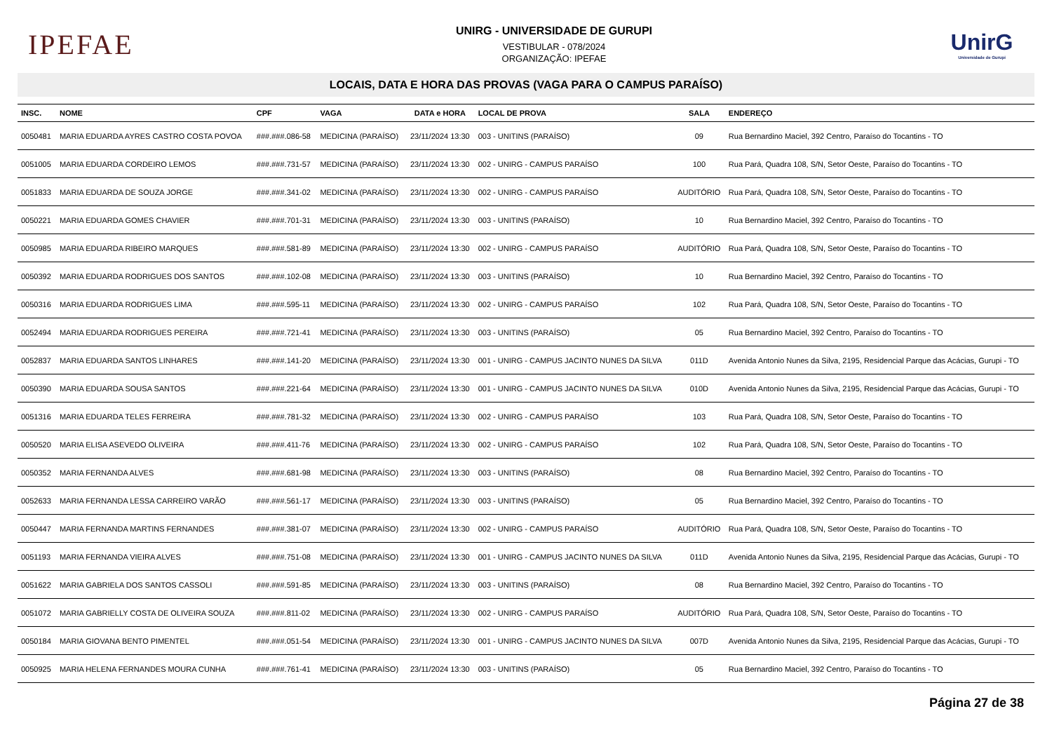IPEFAE
UNIRG - UNIVERSIDADE DE GURUPI
VESTIBULAR - 078/2024
ORGANIZAÇÃO: IPEFAE
UnirG
Universidade de Gurupi
LOCAIS, DATA E HORA DAS PROVAS (VAGA PARA O CAMPUS PARAÍSO)
| INSC. | NOME | CPF | VAGA | DATA e HORA | LOCAL DE PROVA | SALA | ENDEREÇO |
| --- | --- | --- | --- | --- | --- | --- | --- |
| 0050481 | MARIA EDUARDA AYRES CASTRO COSTA POVOA | ###.###.086-58 | MEDICINA (PARAÍSO) | 23/11/2024 13:30 | 003 - UNITINS (PARAÍSO) | 09 | Rua Bernardino Maciel, 392 Centro, Paraíso do Tocantins - TO |
| 0051005 | MARIA EDUARDA CORDEIRO LEMOS | ###.###.731-57 | MEDICINA (PARAÍSO) | 23/11/2024 13:30 | 002 - UNIRG - CAMPUS PARAÍSO | 100 | Rua Pará, Quadra 108, S/N, Setor Oeste, Paraíso do Tocantins - TO |
| 0051833 | MARIA EDUARDA DE SOUZA JORGE | ###.###.341-02 | MEDICINA (PARAÍSO) | 23/11/2024 13:30 | 002 - UNIRG - CAMPUS PARAÍSO | AUDITÓRIO | Rua Pará, Quadra 108, S/N, Setor Oeste, Paraíso do Tocantins - TO |
| 0050221 | MARIA EDUARDA GOMES CHAVIER | ###.###.701-31 | MEDICINA (PARAÍSO) | 23/11/2024 13:30 | 003 - UNITINS (PARAÍSO) | 10 | Rua Bernardino Maciel, 392 Centro, Paraíso do Tocantins - TO |
| 0050985 | MARIA EDUARDA RIBEIRO MARQUES | ###.###.581-89 | MEDICINA (PARAÍSO) | 23/11/2024 13:30 | 002 - UNIRG - CAMPUS PARAÍSO | AUDITÓRIO | Rua Pará, Quadra 108, S/N, Setor Oeste, Paraíso do Tocantins - TO |
| 0050392 | MARIA EDUARDA RODRIGUES DOS SANTOS | ###.###.102-08 | MEDICINA (PARAÍSO) | 23/11/2024 13:30 | 003 - UNITINS (PARAÍSO) | 10 | Rua Bernardino Maciel, 392 Centro, Paraíso do Tocantins - TO |
| 0050316 | MARIA EDUARDA RODRIGUES LIMA | ###.###.595-11 | MEDICINA (PARAÍSO) | 23/11/2024 13:30 | 002 - UNIRG - CAMPUS PARAÍSO | 102 | Rua Pará, Quadra 108, S/N, Setor Oeste, Paraíso do Tocantins - TO |
| 0052494 | MARIA EDUARDA RODRIGUES PEREIRA | ###.###.721-41 | MEDICINA (PARAÍSO) | 23/11/2024 13:30 | 003 - UNITINS (PARAÍSO) | 05 | Rua Bernardino Maciel, 392 Centro, Paraíso do Tocantins - TO |
| 0052837 | MARIA EDUARDA SANTOS LINHARES | ###.###.141-20 | MEDICINA (PARAÍSO) | 23/11/2024 13:30 | 001 - UNIRG - CAMPUS JACINTO NUNES DA SILVA | 011D | Avenida Antonio Nunes da Silva, 2195, Residencial Parque das Acácias, Gurupi - TO |
| 0050390 | MARIA EDUARDA SOUSA SANTOS | ###.###.221-64 | MEDICINA (PARAÍSO) | 23/11/2024 13:30 | 001 - UNIRG - CAMPUS JACINTO NUNES DA SILVA | 010D | Avenida Antonio Nunes da Silva, 2195, Residencial Parque das Acácias, Gurupi - TO |
| 0051316 | MARIA EDUARDA TELES FERREIRA | ###.###.781-32 | MEDICINA (PARAÍSO) | 23/11/2024 13:30 | 002 - UNIRG - CAMPUS PARAÍSO | 103 | Rua Pará, Quadra 108, S/N, Setor Oeste, Paraíso do Tocantins - TO |
| 0050520 | MARIA ELISA ASEVEDO OLIVEIRA | ###.###.411-76 | MEDICINA (PARAÍSO) | 23/11/2024 13:30 | 002 - UNIRG - CAMPUS PARAÍSO | 102 | Rua Pará, Quadra 108, S/N, Setor Oeste, Paraíso do Tocantins - TO |
| 0050352 | MARIA FERNANDA ALVES | ###.###.681-98 | MEDICINA (PARAÍSO) | 23/11/2024 13:30 | 003 - UNITINS (PARAÍSO) | 08 | Rua Bernardino Maciel, 392 Centro, Paraíso do Tocantins - TO |
| 0052633 | MARIA FERNANDA LESSA CARREIRO VARÃO | ###.###.561-17 | MEDICINA (PARAÍSO) | 23/11/2024 13:30 | 003 - UNITINS (PARAÍSO) | 05 | Rua Bernardino Maciel, 392 Centro, Paraíso do Tocantins - TO |
| 0050447 | MARIA FERNANDA MARTINS FERNANDES | ###.###.381-07 | MEDICINA (PARAÍSO) | 23/11/2024 13:30 | 002 - UNIRG - CAMPUS PARAÍSO | AUDITÓRIO | Rua Pará, Quadra 108, S/N, Setor Oeste, Paraíso do Tocantins - TO |
| 0051193 | MARIA FERNANDA VIEIRA ALVES | ###.###.751-08 | MEDICINA (PARAÍSO) | 23/11/2024 13:30 | 001 - UNIRG - CAMPUS JACINTO NUNES DA SILVA | 011D | Avenida Antonio Nunes da Silva, 2195, Residencial Parque das Acácias, Gurupi - TO |
| 0051622 | MARIA GABRIELA DOS SANTOS CASSOLI | ###.###.591-85 | MEDICINA (PARAÍSO) | 23/11/2024 13:30 | 003 - UNITINS (PARAÍSO) | 08 | Rua Bernardino Maciel, 392 Centro, Paraíso do Tocantins - TO |
| 0051072 | MARIA GABRIELLY COSTA DE OLIVEIRA SOUZA | ###.###.811-02 | MEDICINA (PARAÍSO) | 23/11/2024 13:30 | 002 - UNIRG - CAMPUS PARAÍSO | AUDITÓRIO | Rua Pará, Quadra 108, S/N, Setor Oeste, Paraíso do Tocantins - TO |
| 0050184 | MARIA GIOVANA BENTO PIMENTEL | ###.###.051-54 | MEDICINA (PARAÍSO) | 23/11/2024 13:30 | 001 - UNIRG - CAMPUS JACINTO NUNES DA SILVA | 007D | Avenida Antonio Nunes da Silva, 2195, Residencial Parque das Acácias, Gurupi - TO |
| 0050925 | MARIA HELENA FERNANDES MOURA CUNHA | ###.###.761-41 | MEDICINA (PARAÍSO) | 23/11/2024 13:30 | 003 - UNITINS (PARAÍSO) | 05 | Rua Bernardino Maciel, 392 Centro, Paraíso do Tocantins - TO |
Página 27 de 38